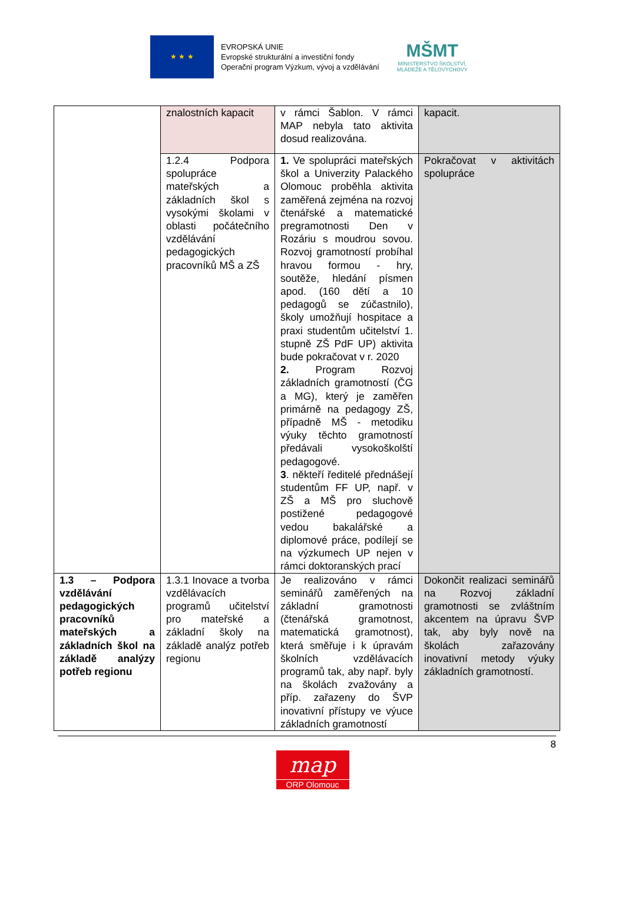★ ★ ★
EVROPSKÁ UNIE
Evropské strukturální a investiční fondy
Operační program Výzkum, vývoj a vzdělávání
MŠMT
MINISTERSTVO ŠKOLSTVÍ,
MLÁDEŽE A TĚLOVÝCHOVY
| | znalostních kapacit | v rámci Šablon. V rámci MAP nebyla tato aktivita dosud realizována. | kapacit. |
| | 1.2.4 Podpora spolupráce mateřských a základních škol s vysokými školami v oblasti počátečního vzdělávání pedagogických pracovníků MŠ a ZŠ | 1. Ve spolupráci mateřských škol a Univerzity Palackého Olomouc proběhla aktivita zaměřená zejména na rozvoj čtenářské a matematické pregramotnosti Den v Rozáriu s moudrou sovou. Rozvoj gramotností probíhal hravou formou - hry, soutěže, hledání písmen apod. (160 dětí a 10 pedagogů se zúčastnilo), školy umožňují hospitace a praxi studentům učitelství 1. stupně ZŠ PdF UP) aktivita bude pokračovat v r. 2020 2. Program Rozvoj základních gramotností (ČG a MG), který je zaměřen primárně na pedagogy ZŠ, případně MŠ - metodiku výuky těchto gramotností předávali vysokoškolští pedagogové. 3 . někteří ředitelé přednášejí studentům FF UP, např. v ZŠ a MŠ pro sluchově postižené pedagogové vedou bakalářské a diplomové práce, podílejí se na výzkumech UP nejen v rámci doktoranských prací | Pokračovat v aktivitách spolupráce |
| 1.3 – Podpora vzdělávání pedagogických pracovníků mateřských a základních škol na základě analýzy potřeb regionu | 1.3.1 Inovace a tvorba vzdělávacích programů učitelství pro mateřské a základní školy na základě analýz potřeb regionu | Je realizováno v rámci seminářů zaměřených na základní gramotnosti (čtenářská gramotnost, matematická gramotnost), která směřuje i k úpravám školních vzdělávacích programů tak, aby např. byly na školách zvažovány a příp. zařazeny do ŠVP inovativní přístupy ve výuce základních gramotností | Dokončit realizaci seminářů na Rozvoj základní gramotnosti se zvláštním akcentem na úpravu ŠVP tak, aby byly nově na školách zařazovány inovativní metody výuky základních gramotností. |
8
map
ORP Olomouc